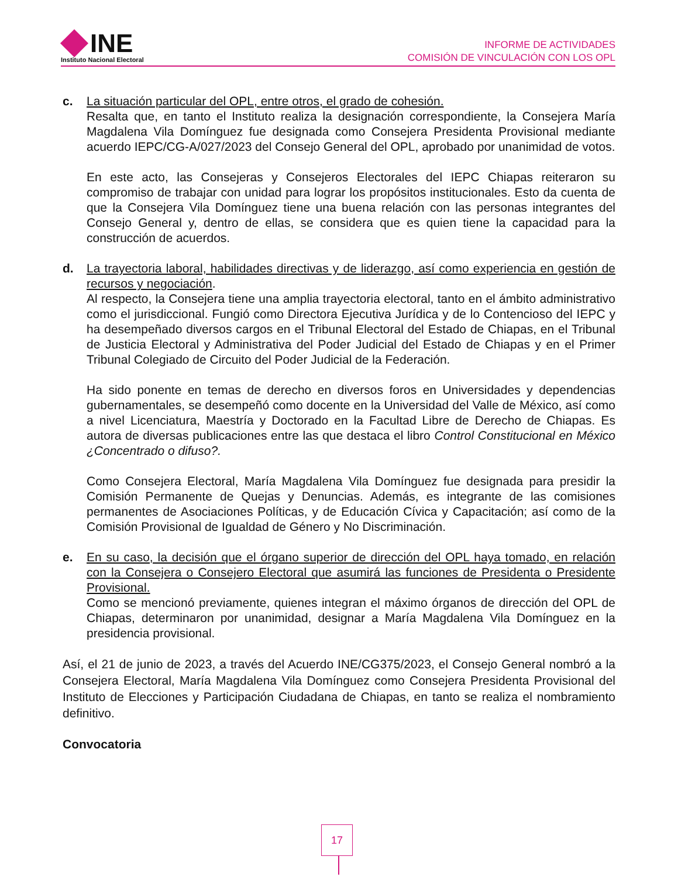INE
Instituto Nacional Electoral
INFORME DE ACTIVIDADES
COMISIÓN DE VINCULACIÓN CON LOS OPL
c. La situación particular del OPL, entre otros, el grado de cohesión.
Resalta que, en tanto el Instituto realiza la designación correspondiente, la Consejera María Magdalena Vila Domínguez fue designada como Consejera Presidenta Provisional mediante acuerdo IEPC/CG-A/027/2023 del Consejo General del OPL, aprobado por unanimidad de votos.
En este acto, las Consejeras y Consejeros Electorales del IEPC Chiapas reiteraron su compromiso de trabajar con unidad para lograr los propósitos institucionales. Esto da cuenta de que la Consejera Vila Domínguez tiene una buena relación con las personas integrantes del Consejo General y, dentro de ellas, se considera que es quien tiene la capacidad para la construcción de acuerdos.
d. La trayectoria laboral, habilidades directivas y de liderazgo, así como experiencia en gestión de recursos y negociación.
Al respecto, la Consejera tiene una amplia trayectoria electoral, tanto en el ámbito administrativo como el jurisdiccional. Fungió como Directora Ejecutiva Jurídica y de lo Contencioso del IEPC y ha desempeñado diversos cargos en el Tribunal Electoral del Estado de Chiapas, en el Tribunal de Justicia Electoral y Administrativa del Poder Judicial del Estado de Chiapas y en el Primer Tribunal Colegiado de Circuito del Poder Judicial de la Federación.
Ha sido ponente en temas de derecho en diversos foros en Universidades y dependencias gubernamentales, se desempeñó como docente en la Universidad del Valle de México, así como a nivel Licenciatura, Maestría y Doctorado en la Facultad Libre de Derecho de Chiapas. Es autora de diversas publicaciones entre las que destaca el libro Control Constitucional en México ¿Concentrado o difuso?.
Como Consejera Electoral, María Magdalena Vila Domínguez fue designada para presidir la Comisión Permanente de Quejas y Denuncias. Además, es integrante de las comisiones permanentes de Asociaciones Políticas, y de Educación Cívica y Capacitación; así como de la Comisión Provisional de Igualdad de Género y No Discriminación.
e. En su caso, la decisión que el órgano superior de dirección del OPL haya tomado, en relación con la Consejera o Consejero Electoral que asumirá las funciones de Presidenta o Presidente Provisional.
Como se mencionó previamente, quienes integran el máximo órganos de dirección del OPL de Chiapas, determinaron por unanimidad, designar a María Magdalena Vila Domínguez en la presidencia provisional.
Así, el 21 de junio de 2023, a través del Acuerdo INE/CG375/2023, el Consejo General nombró a la Consejera Electoral, María Magdalena Vila Domínguez como Consejera Presidenta Provisional del Instituto de Elecciones y Participación Ciudadana de Chiapas, en tanto se realiza el nombramiento definitivo.
Convocatoria
17